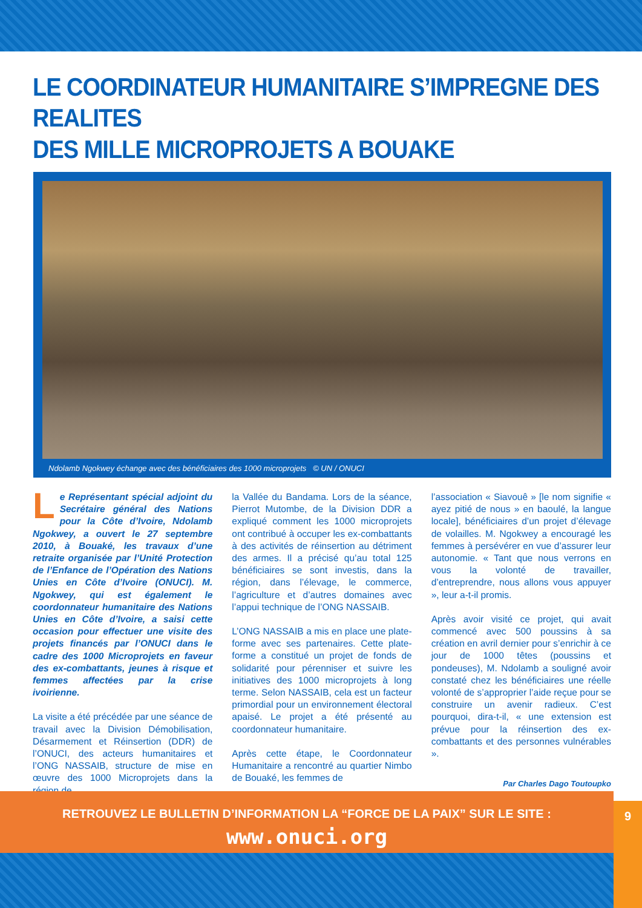LE COORDINATEUR HUMANITAIRE S’IMPREGNE DES REALITES
DES MILLE MICROPROJETS A BOUAKE
Ndolamb Ngokwey échange avec des bénéficiaires des 1000 microprojets © UN / ONUCI
Le Représentant spécial adjoint du Secrétaire général des Nations pour la Côte d’Ivoire, Ndolamb Ngokwey, a ouvert le 27 septembre 2010, à Bouaké, les travaux d’une retraite organisée par l’Unité Protection de l’Enfance de l’Opération des Nations Unies en Côte d’Ivoire (ONUCI). M. Ngokwey, qui est également le coordonnateur humanitaire des Nations Unies en Côte d’Ivoire, a saisi cette occasion pour effectuer une visite des projets financés par l’ONUCI dans le cadre des 1000 Microprojets en faveur des ex-combattants, jeunes à risque et femmes affectées par la crise ivoirienne.
La visite a été précédée par une séance de travail avec la Division Démobilisation, Désarmement et Réinsertion (DDR) de l’ONUCI, des acteurs humanitaires et l’ONG NASSAIB, structure de mise en œuvre des 1000 Microprojets dans la région de
la Vallée du Bandama. Lors de la séance, Pierrot Mutombe, de la Division DDR a expliqué comment les 1000 microprojets ont contribué à occuper les ex-combattants à des activités de réinsertion au détriment des armes. Il a précisé qu’au total 125 bénéficiaires se sont investis, dans la région, dans l’élevage, le commerce, l’agriculture et d’autres domaines avec l’appui technique de l’ONG NASSAIB.
L’ONG NASSAIB a mis en place une plate-forme avec ses partenaires. Cette plate-forme a constitué un projet de fonds de solidarité pour pérenniser et suivre les initiatives des 1000 microprojets à long terme. Selon NASSAIB, cela est un facteur primordial pour un environnement électoral apaisé. Le projet a été présenté au coordonnateur humanitaire.
Après cette étape, le Coordonnateur Humanitaire a rencontré au quartier Nimbo de Bouaké, les femmes de
l’association « Siavouê » [le nom signifie « ayez pitié de nous » en baoulé, la langue locale], bénéficiaires d’un projet d’élevage de volailles. M. Ngokwey a encouragé les femmes à persévérer en vue d’assurer leur autonomie. « Tant que nous verrons en vous la volonté de travailler, d’entreprendre, nous allons vous appuyer », leur a-t-il promis.
Après avoir visité ce projet, qui avait commencé avec 500 poussins à sa création en avril dernier pour s’enrichir à ce jour de 1000 têtes (poussins et pondeuses), M. Ndolamb a souligné avoir constaté chez les bénéficiaires une réelle volonté de s’approprier l’aide reçue pour se construire un avenir radieux. C’est pourquoi, dira-t-il, « une extension est prévue pour la réinsertion des ex-combattants et des personnes vulnérables ».
Par Charles Dago Toutoupko
RETROUVEZ LE BULLETIN D’INFORMATION LA “FORCE DE LA PAIX” SUR LE SITE :
www.onuci.org
9